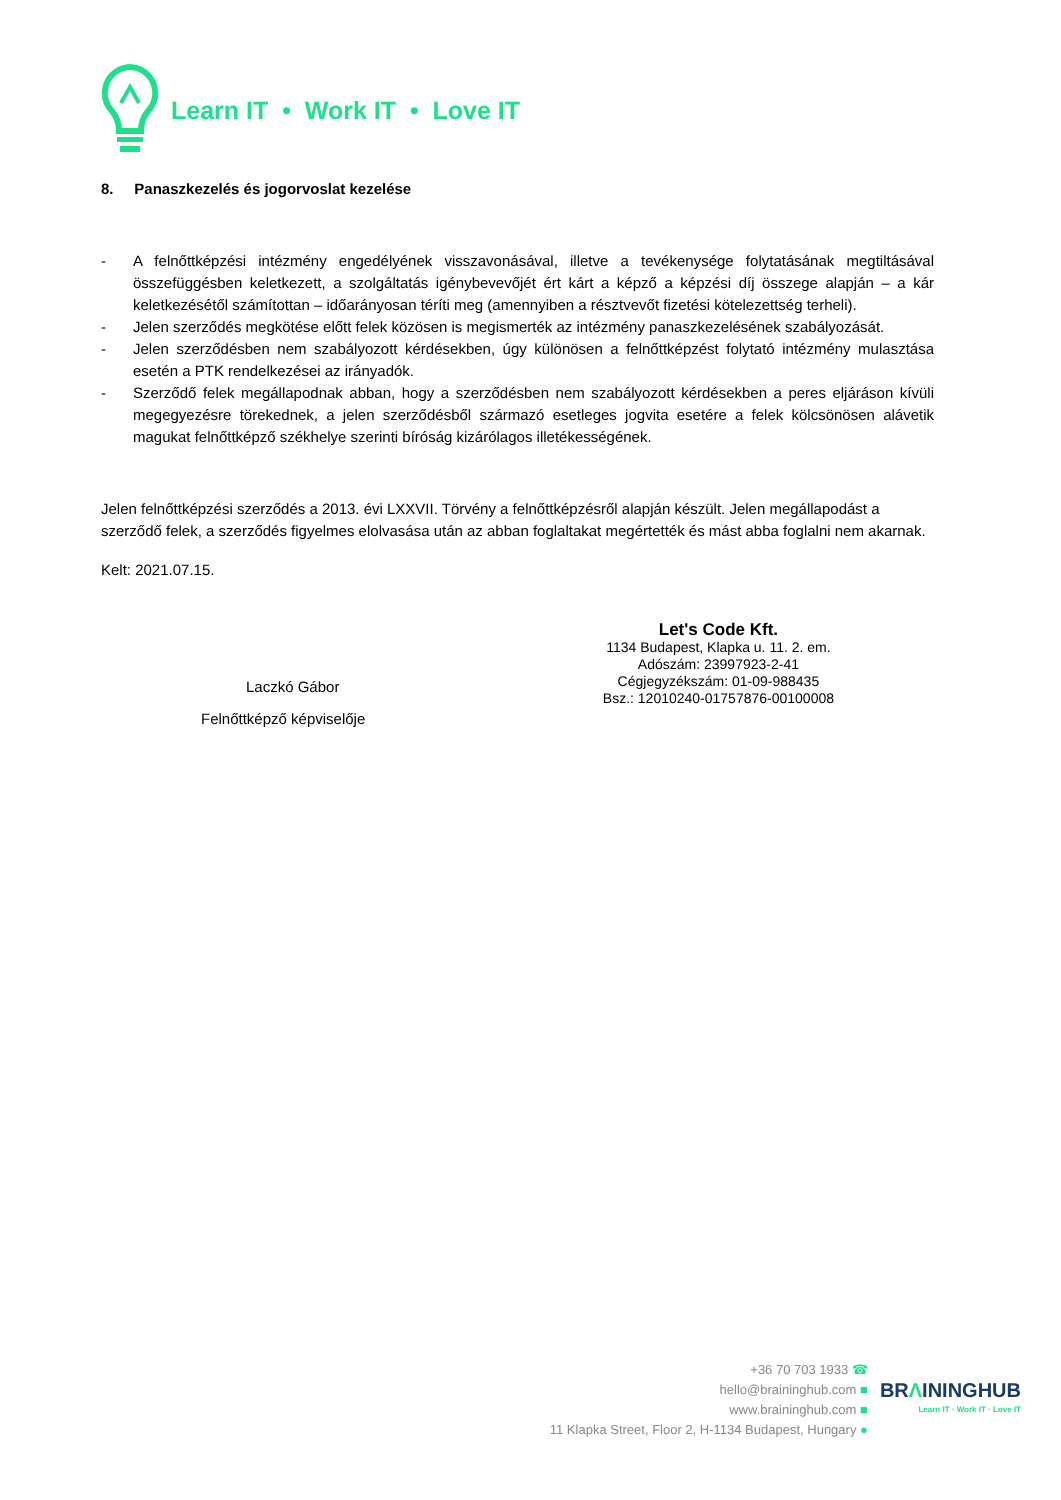Learn IT • Work IT • Love IT
8. Panaszkezelés és jogorvoslat kezelése
- A felnőttképzési intézmény engedélyének visszavonásával, illetve a tevékenysége folytatásának megtiltásával összefüggésben keletkezett, a szolgáltatás igénybevevőjét ért kárt a képző a képzési díj összege alapján – a kár keletkezésétől számítottan – időarányosan téríti meg (amennyiben a résztvevőt fizetési kötelezettség terheli).
- Jelen szerződés megkötése előtt felek közösen is megismerték az intézmény panaszkezelésének szabályozását.
- Jelen szerződésben nem szabályozott kérdésekben, úgy különösen a felnőttképzést folytató intézmény mulasztása esetén a PTK rendelkezései az irányadók.
- Szerződő felek megállapodnak abban, hogy a szerződésben nem szabályozott kérdésekben a peres eljáráson kívüli megegyezésre törekednek, a jelen szerződésből származó esetleges jogvita esetére a felek kölcsönösen alávetik magukat felnőttképző székhelye szerinti bíróság kizárólagos illetékességének.
Jelen felnőttképzési szerződés a 2013. évi LXXVII. Törvény a felnőttképzésről alapján készült. Jelen megállapodást a szerződő felek, a szerződés figyelmes elolvasása után az abban foglaltakat megértették és mást abba foglalni nem akarnak.
Kelt: 2021.07.15.
Laczkó Gábor
Felnőttképző képviselője
Let's Code Kft.
1134 Budapest, Klapka u. 11. 2. em.
Adószám: 23997923-2-41
Cégjegyzékszám: 01-09-988435
Bsz.: 12010240-01757876-00100008
+36 70 703 1933 ☎
hello@braininghub.com ■
www.braininghub.com ■
11 Klapka Street, Floor 2, H-1134 Budapest, Hungary ●
BRΛININGHUB
Learn IT · Work IT · Love IT